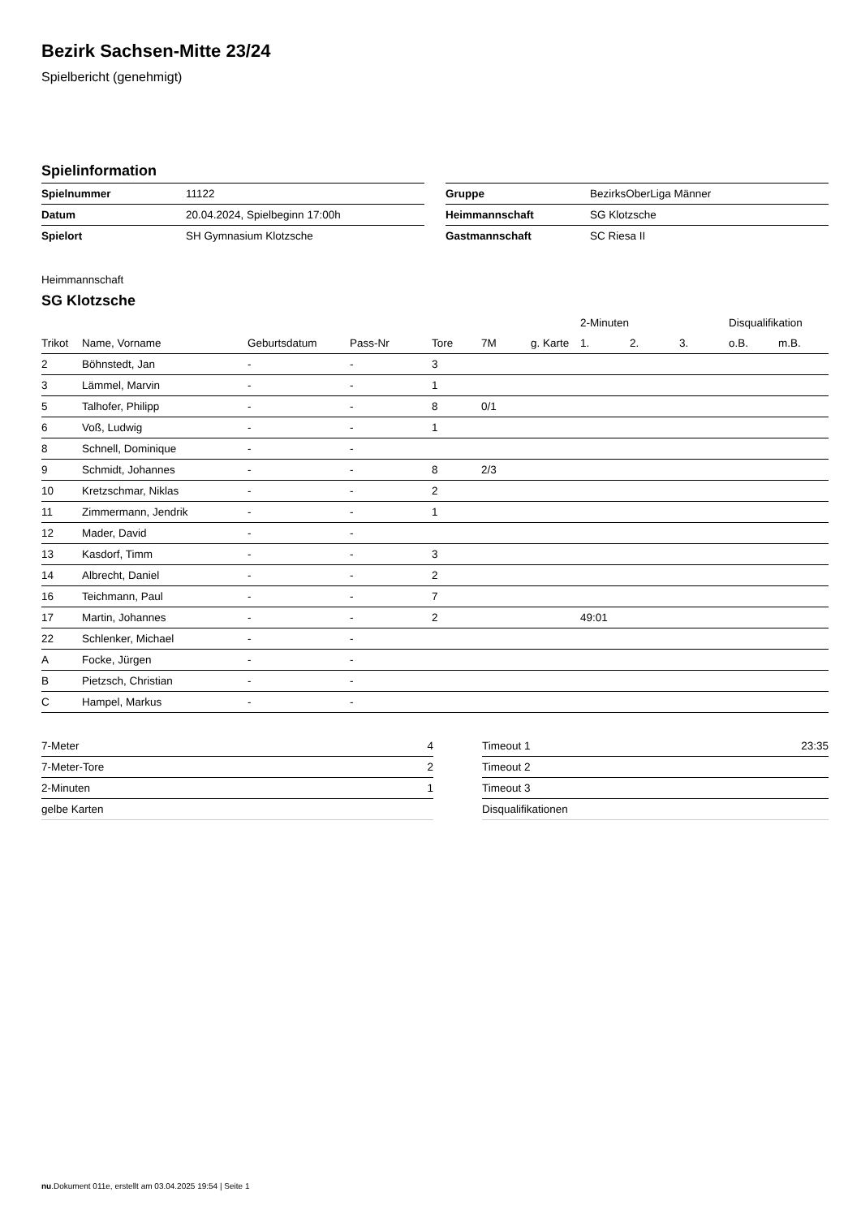Bezirk Sachsen-Mitte 23/24
Spielbericht (genehmigt)
Spielinformation
| Spielnummer | 11122 |
| Datum | 20.04.2024, Spielbeginn 17:00h |
| Spielort | SH Gymnasium Klotzsche |
| Gruppe | BezirksOberLiga Männer |
| Heimmannschaft | SG Klotzsche |
| Gastmannschaft | SC Riesa II |
Heimmannschaft
SG Klotzsche
| | | | | | | | 2-Minuten | | | Disqualifikation | |
| --- | --- | --- | --- | --- | --- | --- | --- | --- | --- | --- | --- |
| Trikot | Name, Vorname | Geburtsdatum | Pass-Nr | Tore | 7M | g. Karte | 1. | 2. | 3. | o.B. | m.B. |
| 2 | Böhnstedt, Jan | - | - | 3 | | | | | | | |
| 3 | Lämmel, Marvin | - | - | 1 | | | | | | | |
| 5 | Talhofer, Philipp | - | - | 8 | 0/1 | | | | | | |
| 6 | Voß, Ludwig | - | - | 1 | | | | | | | |
| 8 | Schnell, Dominique | - | - | | | | | | | | |
| 9 | Schmidt, Johannes | - | - | 8 | 2/3 | | | | | | |
| 10 | Kretzschmar, Niklas | - | - | 2 | | | | | | | |
| 11 | Zimmermann, Jendrik | - | - | 1 | | | | | | | |
| 12 | Mader, David | - | - | | | | | | | | |
| 13 | Kasdorf, Timm | - | - | 3 | | | | | | | |
| 14 | Albrecht, Daniel | - | - | 2 | | | | | | | |
| 16 | Teichmann, Paul | - | - | 7 | | | | | | | |
| 17 | Martin, Johannes | - | - | 2 | | | 49:01 | | | | |
| 22 | Schlenker, Michael | - | - | | | | | | | | |
| A | Focke, Jürgen | - | - | | | | | | | | |
| B | Pietzsch, Christian | - | - | | | | | | | | |
| C | Hampel, Markus | - | - | | | | | | | | |
| 7-Meter | 4 |
| 7-Meter-Tore | 2 |
| 2-Minuten | 1 |
| gelbe Karten | |
| Timeout 1 | 23:35 |
| Timeout 2 | |
| Timeout 3 | |
| Disqualifikationen | |
nu.Dokument 011e, erstellt am 03.04.2025 19:54 | Seite 1